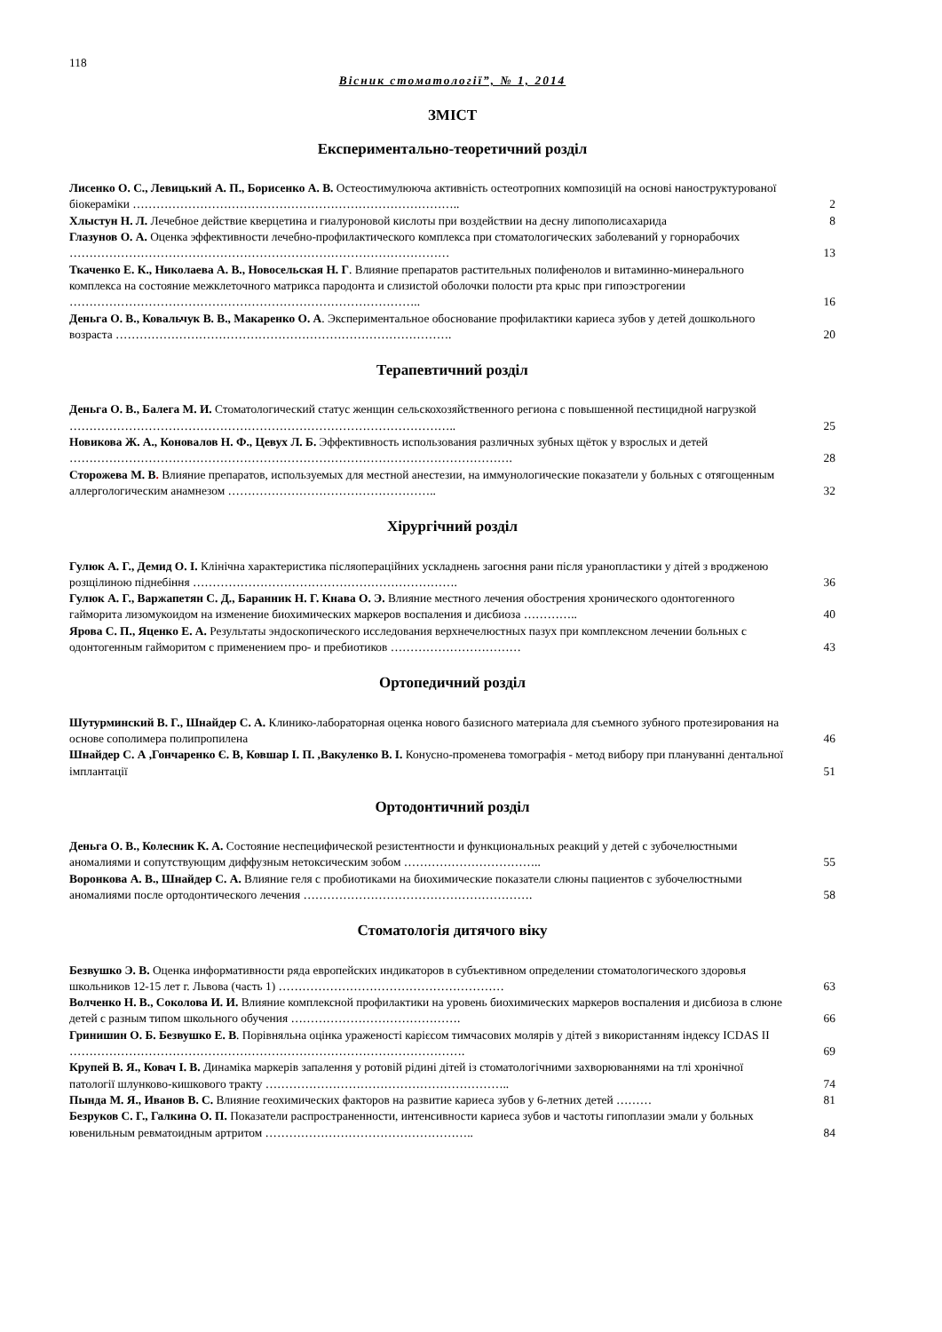118
Вісник стоматології”, № 1, 2014
ЗМІСТ
Експериментально-теоретичний розділ
Лисенко О. С., Левицький А. П., Борисенко А. В. Остеостимулююча активність остеотропних композицій на основі наноструктурованої біокераміки ………………………………………………………………………..
2
Хлыстун Н. Л. Лечебное действие кверцетина и гиалуроновой кислоты при воздействии на десну липополисахарида
8
Глазунов О. А. Оценка эффективности лечебно-профилактического комплекса при стоматологических заболеваний у горнорабочих ……………………………………………………………………………………
13
Ткаченко Е. К., Николаева А. В., Новосельская Н. Г. Влияние препаратов растительных полифенолов и витаминно-минерального комплекса на состояние межклеточного матрикса пародонта и слизистой оболочки полости рта крыс при гипоэстрогении ……………………………………………………………………………..
16
Деньга О. В., Ковальчук В. В., Макаренко О. А. Экспериментальное обоснование профилактики кариеса зубов у детей дошкольного возраста ………………………………………………………………………….
20
Терапевтичний розділ
Деньга О. В., Балега М. И. Стоматологический статус женщин сельскохозяйственного региона с повышенной пестицидной нагрузкой ……………………………………………………………………………………..
25
Новикова Ж. А., Коновалов Н. Ф., Цевух Л. Б. Эффективность использования различных зубных щёток у взрослых и детей ………………………………………………………………………………………………….
28
Сторожева М. В. Влияние препаратов, используемых для местной анестезии, на иммунологические показатели у больных с отягощенным аллергологическим анамнезом ……………………………………………..
32
Хірургічний розділ
Гулюк А. Г., Демид О. І. Клінічна характеристика післяопераційних ускладнень загоєння рани після уранопластики у дітей з вродженою розщілиною піднебіння ………………………………………………………….
36
Гулюк А. Г., Варжапетян С. Д., Баранник Н. Г. Кнава О. Э. Влияние местного лечения обострения хронического одонтогенного гайморита лизомукоидом на изменение биохимических маркеров воспаления и дисбиоза …………..
40
Ярова С. П., Яценко Е. А. Результаты эндоскопического исследования верхнечелюстных пазух при комплексном лечении больных с одонтогенным гайморитом с применением про- и пребиотиков ……………………………
43
Ортопедичний розділ
Шутурминский В. Г., Шнайдер С. А. Клинико-лабораторная оценка нового базисного материала для съемного зубного протезирования на основе сополимера полипропилена
46
Шнайдер С. А ,Гончаренко Є. В, Ковшар І. П. ,Вакуленко В. І. Конусно-променева томографія - метод вибору при плануванні дентальної імплантації
51
Ортодонтичний розділ
Деньга О. В., Колесник К. А. Состояние неспецифической резистентности и функциональных реакций у детей с зубочелюстными аномалиями и сопутствующим диффузным нетоксическим зобом ……………………………..
55
Воронкова А. В., Шнайдер С. А. Влияние геля с пробиотиками на биохимические показатели слюны пациентов с зубочелюстными аномалиями после ортодонтического лечения ………………………………………………….
58
Стоматологія дитячого віку
Безвушко Э. В. Оценка информативности ряда европейских индикаторов в субъективном определении стоматологического здоровья школьников 12-15 лет г. Львова (часть 1) …………………………………………………
63
Волченко Н. В., Соколова И. И. Влияние комплексной профилактики на уровень биохимических маркеров воспаления и дисбиоза в слюне детей с разным типом школьного обучения …………………………………….
66
Гринишин О. Б. Безвушко Е. В. Порівняльна оцінка ураженості карієсом тимчасових молярів у дітей з використанням індексу ICDAS II ……………………………………………………………………………………….
69
Крупей В. Я., Ковач І. В. Динаміка маркерів запалення у ротовій рідині дітей із стоматологічними захворюваннями на тлі хронічної патології шлунково-кишкового тракту ……………………………………………………..
74
Пында М. Я., Иванов В. С. Влияние геохимических факторов на развитие кариеса зубов у 6-летних детей ………
81
Безруков С. Г., Галкина О. П. Показатели распространенности, интенсивности кариеса зубов и частоты гипоплазии эмали у больных ювенильным ревматоидным артритом ……………………………………………..
84